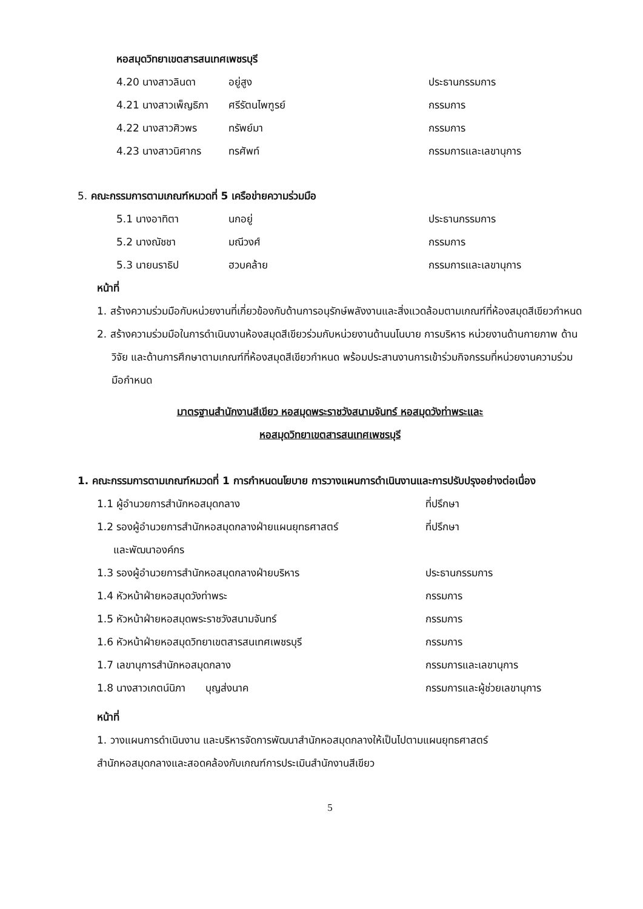หอสมุดวิทยาเขตสารสนเทศเพชรบุรี
4.20 นางสาวลินดา อยู่สูง ประธานกรรมการ
4.21 นางสาวเพ็ญธิภา ศรีรัตนไพฑูรย์ กรรมการ
4.22 นางสาวศิวพร ทรัพย์มา กรรมการ
4.23 นางสาวนิศากร ทรศัพท์ กรรมการและเลขานุการ
5. คณะกรรมการตามเกณฑ์หมวดที่ 5 เครือข่ายความร่วมมือ
5.1 นางอาทิตา นกอยู่ ประธานกรรมการ
5.2 นางณัชชา มณีวงศ์ กรรมการ
5.3 นายนราธิป ฮวบคล้าย กรรมการและเลขานุการ
หน้าที่
1. สร้างความร่วมมือกับหน่วยงานที่เกี่ยวข้องกับด้านการอนุรักษ์พลังงานและสิ่งแวดล้อมตามเกณฑ์ที่ห้องสมุดสีเขียวกำหนด
2. สร้างความร่วมมือในการดำเนินงานห้องสมุดสีเขียวร่วมกับหน่วยงานด้านนโนบาย การบริหาร หน่วยงานด้านกายภาพ ด้านวิจัย และด้านการศึกษาตามเกณฑ์ที่ห้องสมุดสีเขียวกำหนด พร้อมประสานงานการเข้าร่วมกิจกรรมที่หน่วยงานความร่วมมือกำหนด
มาตรฐานสำนักงานสีเขียว หอสมุดพระราชวังสนามจันทร์ หอสมุดวังท่าพระและ
หอสมุดวิทยาเขตสารสนเทศเพชรบุรี
1. คณะกรรมการตามเกณฑ์หมวดที่ 1 การกำหนดนโยบาย การวางแผนการดำเนินงานและการปรับปรุงอย่างต่อเนื่อง
1.1 ผู้อำนวยการสำนักหอสมุดกลาง ที่ปรึกษา
1.2 รองผู้อำนวยการสำนักหอสมุดกลางฝ่ายแผนยุทธศาสตร์
และพัฒนาองค์กร ที่ปรึกษา
1.3 รองผู้อำนวยการสำนักหอสมุดกลางฝ่ายบริหาร ประธานกรรมการ
1.4 หัวหน้าฝ่ายหอสมุดวังท่าพระ กรรมการ
1.5 หัวหน้าฝ่ายหอสมุดพระราชวังสนามจันทร์ กรรมการ
1.6 หัวหน้าฝ่ายหอสมุดวิทยาเขตสารสนเทศเพชรบุรี กรรมการ
1.7 เลขานุการสำนักหอสมุดกลาง กรรมการและเลขานุการ
1.8 นางสาวเกตน์นิภา บุญส่งนาค กรรมการและผู้ช่วยเลขานุการ
หน้าที่
1. วางแผนการดำเนินงาน และบริหารจัดการพัฒนาสำนักหอสมุดกลางให้เป็นไปตามแผนยุทธศาสตร์
สำนักหอสมุดกลางและสอดคล้องกับเกณฑ์การประเมินสำนักงานสีเขียว
5